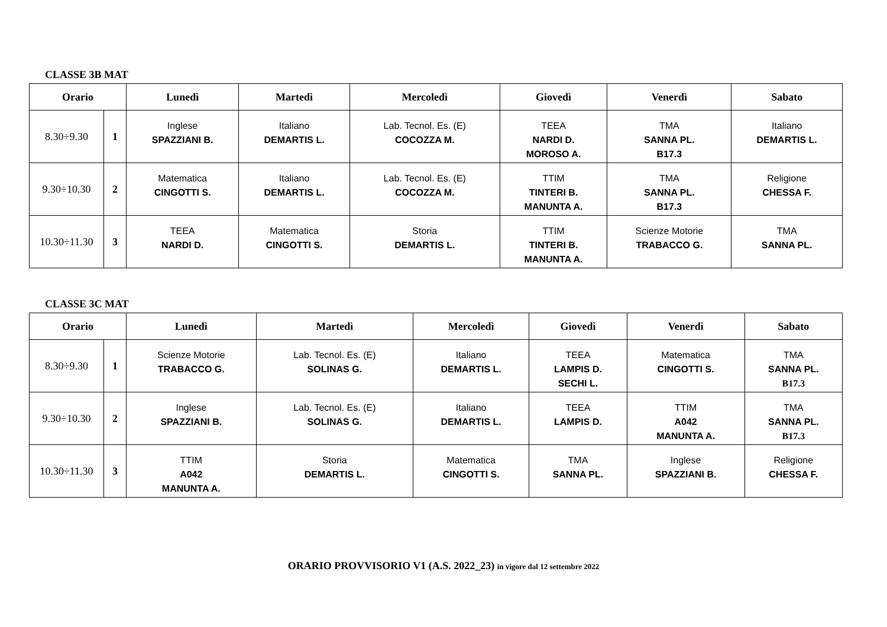CLASSE 3B MAT
| Orario | | Lunedì | Martedì | Mercoledì | Giovedì | Venerdì | Sabato |
| --- | --- | --- | --- | --- | --- | --- | --- |
| 8.30÷9.30 | 1 | Inglese SPAZZIANI B. | Italiano DEMARTIS L. | Lab. Tecnol. Es. (E) COCOZZA M. | TEEA NARDI D. MOROSO A. | TMA SANNA PL. B17.3 | Italiano DEMARTIS L. |
| 9.30÷10.30 | 2 | Matematica CINGOTTI S. | Italiano DEMARTIS L. | Lab. Tecnol. Es. (E) COCOZZA M. | TTIM TINTERI B. MANUNTA A. | TMA SANNA PL. B17.3 | Religione CHESSA F. |
| 10.30÷11.30 | 3 | TEEA NARDI D. | Matematica CINGOTTI S. | Storia DEMARTIS L. | TTIM TINTERI B. MANUNTA A. | Scienze Motorie TRABACCO G. | TMA SANNA PL. |
CLASSE 3C MAT
| Orario | | Lunedì | Martedì | Mercoledì | Giovedì | Venerdì | Sabato |
| --- | --- | --- | --- | --- | --- | --- | --- |
| 8.30÷9.30 | 1 | Scienze Motorie TRABACCO G. | Lab. Tecnol. Es. (E) SOLINAS G. | Italiano DEMARTIS L. | TEEA LAMPIS D. SECHI L. | Matematica CINGOTTI S. | TMA SANNA PL. B17.3 |
| 9.30÷10.30 | 2 | Inglese SPAZZIANI B. | Lab. Tecnol. Es. (E) SOLINAS G. | Italiano DEMARTIS L. | TEEA LAMPIS D. | TTIM A042 MANUNTA A. | TMA SANNA PL. B17.3 |
| 10.30÷11.30 | 3 | TTIM A042 MANUNTA A. | Storia DEMARTIS L. | Matematica CINGOTTI S. | TMA SANNA PL. | Inglese SPAZZIANI B. | Religione CHESSA F. |
ORARIO PROVVISORIO V1 (A.S. 2022_23) in vigore dal 12 settembre 2022